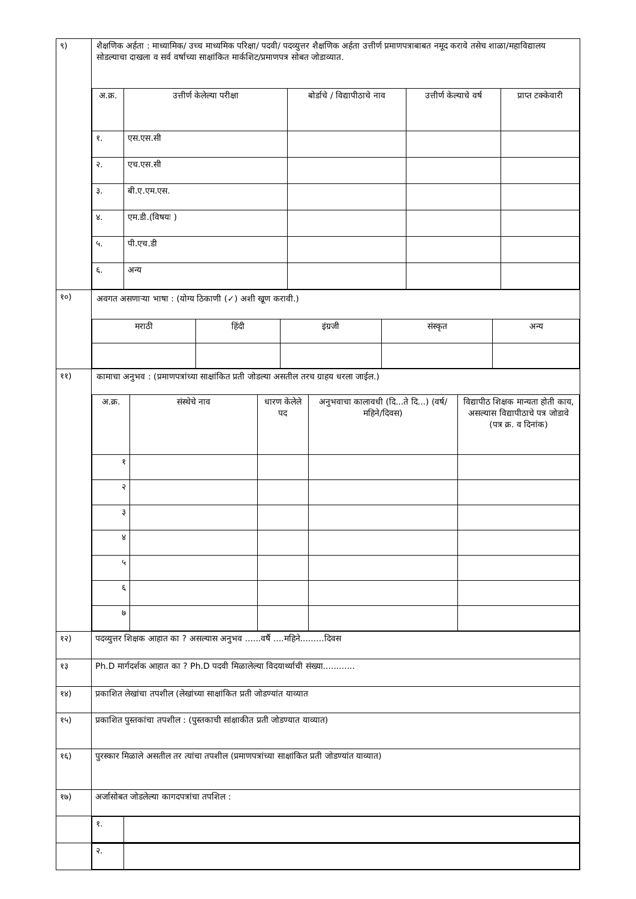| ९) | शैक्षणिक अर्हता : माध्यामिक/ उच्च माध्यमिक परिक्षा/ पदवी/ पदव्युत्तर शैक्षणिक अर्हता उत्तीर्ण प्रमाणपत्राबाबत नमूद करावे तसेच शाळा/महाविद्यालय सोडल्याचा दाखला व सर्व वर्षाच्या साक्षांकित मार्कशिट/प्रमाणपत्र सोबत जोडाव्यात. / अ.क्र. / उत्तीर्ण केलेल्या परीक्षा / बोर्डाचे / विद्यापीठाचे नाव / उत्तीर्ण केल्याचे वर्ष / प्राप्त टक्केवारी / / --- / --- / --- / --- / --- / / १. / एस.एस.सी / / / / / २. / एच.एस.सी / / / / / ३. / बी.ए.एम.एस. / / / / / ४. / एम.डी.(विषयः ) / / / / / ५. / पी.एच.डी / / / / / ६. / अन्य / / / / |
| १०) | अवगत असणाऱ्या भाषा : (योग्य ठिकाणी (✓) अशी खूण करावी.) / मराठी / हिंदी / इंग्रजी / संस्कृत / अन्य / |
| ११) | कामाचा अनुभव : (प्रमाणपत्रांच्या साक्षांकित प्रती जोडल्या असतील तरच ग्राहय धरला जाईल.) / अ.क्र. / संस्थेचे नाव / धारण केलेले पद / अनुभवाचा कालावधी (दि...ते दि...) (वर्ष/महिने/दिवस) / विद्यापीठ शिक्षक मान्यता होती काय, असल्यास विद्यापीठाचे पत्र जोडावे (पत्र क्र. व दिनांक) / / --- / --- / --- / --- / --- / / १ / / / / / / २ / / / / / / ३ / / / / / / ४ / / / / / / ५ / / / / / / ६ / / / / / / ७ / / / / / |
| १२) | पदव्युत्तर शिक्षक आहात का ? असल्यास अनुभव ......वर्षै ....महिने.........दिवस |
| १३ | Ph.D मार्गदर्शक आहात का ? Ph.D पदवी मिळालेल्या विदयार्थ्याची संख्या............ |
| १४) | प्रकाशित लेखांचा तपशील (लेखांच्या साक्षांकित प्रती जोडण्यांत याव्यात |
| १५) | प्रकाशित पुस्तकांचा तपशील : (पुस्तकाची सांक्षाकीत प्रती जोडण्यात याव्यात) |
| १६) | पुरस्कार मिळाले असतील तर त्यांचा तपशील (प्रमाणपत्रांच्या साक्षांकित प्रती जोडण्यांत याव्यात) |
| १७) | अर्जासोबत जोडलेल्या कागदपत्रांचा तपशिल : |
| | / १. / / |
| | / २. / / |